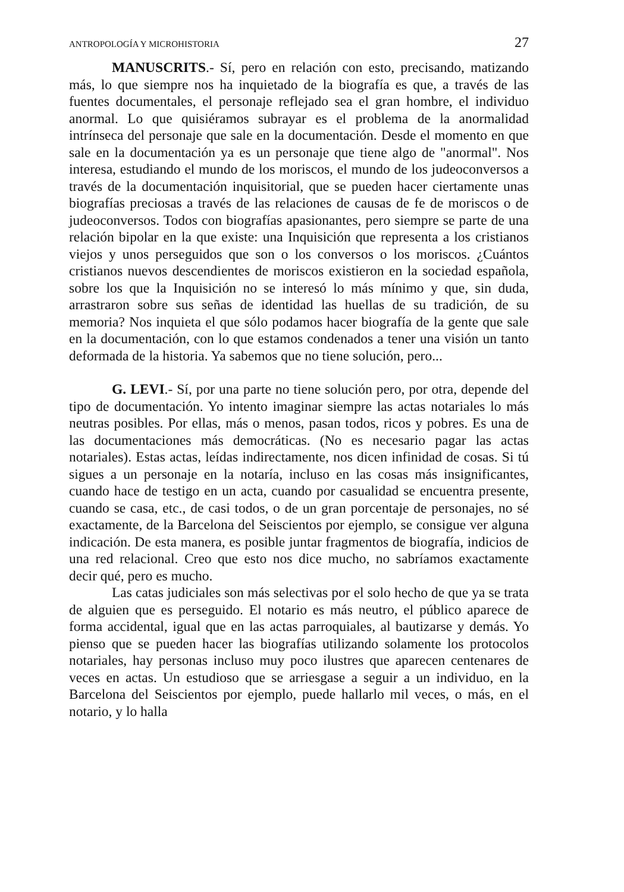ANTROPOLOGÍA Y MICROHISTORIA 27
MANUSCRITS.- Sí, pero en relación con esto, precisando, matizando más, lo que siempre nos ha inquietado de la biografía es que, a través de las fuentes documentales, el personaje reflejado sea el gran hombre, el individuo anormal. Lo que quisiéramos subrayar es el problema de la anormalidad intrínseca del personaje que sale en la documentación. Desde el momento en que sale en la documentación ya es un personaje que tiene algo de "anormal". Nos interesa, estudiando el mundo de los moriscos, el mundo de los judeoconversos a través de la documentación inquisitorial, que se pueden hacer ciertamente unas biografías preciosas a través de las relaciones de causas de fe de moriscos o de judeoconversos. Todos con biografías apasionantes, pero siempre se parte de una relación bipolar en la que existe: una Inquisición que representa a los cristianos viejos y unos perseguidos que son o los conversos o los moriscos. ¿Cuántos cristianos nuevos descendientes de moriscos existieron en la sociedad española, sobre los que la Inquisición no se interesó lo más mínimo y que, sin duda, arrastraron sobre sus señas de identidad las huellas de su tradición, de su memoria? Nos inquieta el que sólo podamos hacer biografía de la gente que sale en la documentación, con lo que estamos condenados a tener una visión un tanto deformada de la historia. Ya sabemos que no tiene solución, pero...
G. LEVI.- Sí, por una parte no tiene solución pero, por otra, depende del tipo de documentación. Yo intento imaginar siempre las actas notariales lo más neutras posibles. Por ellas, más o menos, pasan todos, ricos y pobres. Es una de las documentaciones más democráticas. (No es necesario pagar las actas notariales). Estas actas, leídas indirectamente, nos dicen infinidad de cosas. Si tú sigues a un personaje en la notaría, incluso en las cosas más insignificantes, cuando hace de testigo en un acta, cuando por casualidad se encuentra presente, cuando se casa, etc., de casi todos, o de un gran porcentaje de personajes, no sé exactamente, de la Barcelona del Seiscientos por ejemplo, se consigue ver alguna indicación. De esta manera, es posible juntar fragmentos de biografía, indicios de una red relacional. Creo que esto nos dice mucho, no sabríamos exactamente decir qué, pero es mucho.
Las catas judiciales son más selectivas por el solo hecho de que ya se trata de alguien que es perseguido. El notario es más neutro, el público aparece de forma accidental, igual que en las actas parroquiales, al bautizarse y demás. Yo pienso que se pueden hacer las biografías utilizando solamente los protocolos notariales, hay personas incluso muy poco ilustres que aparecen centenares de veces en actas. Un estudioso que se arriesgase a seguir a un individuo, en la Barcelona del Seiscientos por ejemplo, puede hallarlo mil veces, o más, en el notario, y lo halla